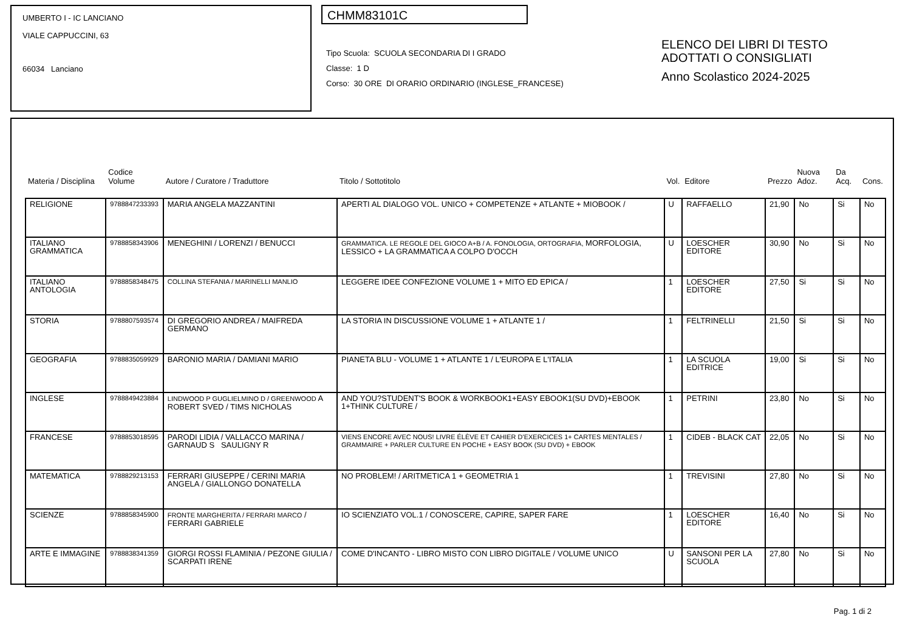UMBERTO I - IC LANCIANO
VIALE CAPPUCCINI, 63
66034 Lanciano
CHMM83101C
Tipo Scuola: SCUOLA SECONDARIA DI I GRADO
Classe: 1 D
Corso: 30 ORE DI ORARIO ORDINARIO (INGLESE_FRANCESE)
ELENCO DEI LIBRI DI TESTO
ADOTTATI O CONSIGLIATI
Anno Scolastico 2024-2025
| Materia / Disciplina | Codice Volume | Autore / Curatore / Traduttore | Titolo / Sottotitolo | Vol. | Editore | Prezzo | Nuova Adoz. | Da Acq. | Cons. |
| --- | --- | --- | --- | --- | --- | --- | --- | --- | --- |
| RELIGIONE | 9788847233393 | MARIA ANGELA MAZZANTINI | APERTI AL DIALOGO VOL. UNICO + COMPETENZE + ATLANTE + MIOBOOK / | U | RAFFAELLO | 21,90 | No | Si | No |
| ITALIANO GRAMMATICA | 9788858343906 | MENEGHINI / LORENZI / BENUCCI | GRAMMATICA. LE REGOLE DEL GIOCO A+B / A. FONOLOGIA, ORTOGRAFIA, MORFOLOGIA, LESSICO + LA GRAMMATICA A COLPO D'OCCH | U | LOESCHER EDITORE | 30,90 | No | Si | No |
| ITALIANO ANTOLOGIA | 9788858348475 | COLLINA STEFANIA / MARINELLI MANLIO | LEGGERE IDEE CONFEZIONE VOLUME 1 + MITO ED EPICA / | 1 | LOESCHER EDITORE | 27,50 | Si | Si | No |
| STORIA | 9788807593574 | DI GREGORIO ANDREA / MAIFREDA GERMANO | LA STORIA IN DISCUSSIONE VOLUME 1 + ATLANTE 1 / | 1 | FELTRINELLI | 21,50 | Si | Si | No |
| GEOGRAFIA | 9788835059929 | BARONIO MARIA / DAMIANI MARIO | PIANETA BLU - VOLUME 1 + ATLANTE 1 / L'EUROPA E L'ITALIA | 1 | LA SCUOLA EDITRICE | 19,00 | Si | Si | No |
| INGLESE | 9788849423884 | LINDWOOD P GUGLIELMINO D / GREENWOOD A ROBERT SVED / TIMS NICHOLAS | AND YOU?STUDENT'S BOOK & WORKBOOK1+EASY EBOOK1(SU DVD)+EBOOK 1+THINK CULTURE / | 1 | PETRINI | 23,80 | No | Si | No |
| FRANCESE | 9788853018595 | PARODI LIDIA / VALLACCO MARINA / GARNAUD S SAULIGNY R | VIENS ENCORE AVEC NOUS! LIVRE ÉLÈVE ET CAHIER D'EXERCICES 1+ CARTES MENTALES / GRAMMAIRE + PARLER CULTURE EN POCHE + EASY BOOK (SU DVD) + EBOOK | 1 | CIDEB - BLACK CAT | 22,05 | No | Si | No |
| MATEMATICA | 9788829213153 | FERRARI GIUSEPPE / CERINI MARIA ANGELA / GIALLONGO DONATELLA | NO PROBLEM! / ARITMETICA 1 + GEOMETRIA 1 | 1 | TREVISINI | 27,80 | No | Si | No |
| SCIENZE | 9788858345900 | FRONTE MARGHERITA / FERRARI MARCO / FERRARI GABRIELE | IO SCIENZIATO VOL.1 / CONOSCERE, CAPIRE, SAPER FARE | 1 | LOESCHER EDITORE | 16,40 | No | Si | No |
| ARTE E IMMAGINE | 9788838341359 | GIORGI ROSSI FLAMINIA / PEZONE GIULIA / SCARPATI IRENE | COME D'INCANTO - LIBRO MISTO CON LIBRO DIGITALE / VOLUME UNICO | U | SANSONI PER LA SCUOLA | 27,80 | No | Si | No |
Pag. 1 di 2